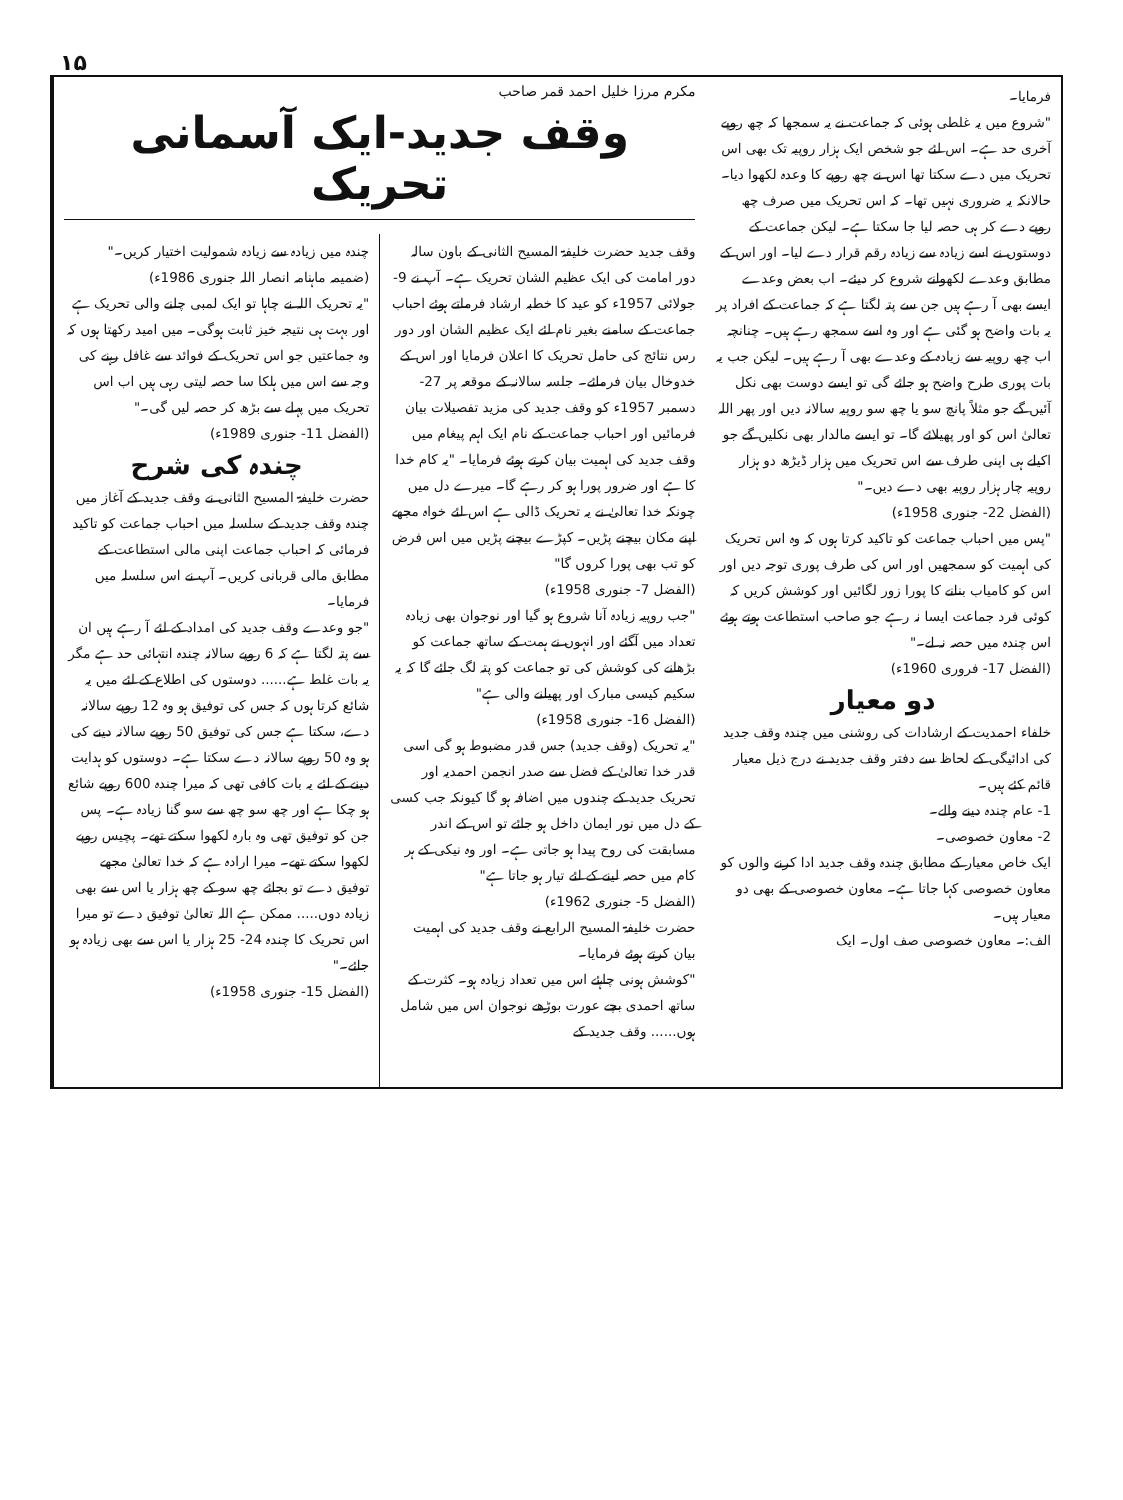۱۵
مکرم مرزا خلیل احمد قمر صاحب
وقف جدید-ایک آسمانی تحریک
وقف جدید حضرت خلیفۃ المسیح الثانی کے باون سالہ دور امامت کی ایک عظیم الشان تحریک ہے۔ آپ نے 9- جولائی 1957ء کو عید کا خطبہ ارشاد فرماتے ہوئے احباب جماعت کے سامنے بغیر نام لئے ایک عظیم الشان اور دور رس نتائج کی حامل تحریک کا اعلان فرمایا اور اس کے خدوخال بیان فرمائے۔ جلسہ سالانہ کے موقعہ پر 27- دسمبر 1957ء کو وقف جدید کی مزید تفصیلات بیان فرمائیں اور احباب جماعت کے نام ایک اہم پیغام میں وقف جدید کی اہمیت بیان کرتے ہوئے فرمایا۔ "یہ کام خدا کا ہے اور ضرور پورا ہو کر رہے گا۔ میرے دل میں چونکہ خدا تعالیٰ نے یہ تحریک ڈالی ہے اس لئے خواہ مجھے اپنے مکان بیچنے پڑیں۔ کپڑے بیچنے پڑیں میں اس فرض کو تب بھی پورا کروں گا"
(الفضل 7- جنوری 1958ء)
"جب روپیہ زیادہ آنا شروع ہو گیا اور نوجوان بھی زیادہ تعداد میں آگئے اور انہوں نے ہمت کے ساتھ جماعت کو بڑھانے کی کوشش کی تو جماعت کو پتہ لگ جائے گا کہ یہ سکیم کیسی مبارک اور پھیلنے والی ہے"
(الفضل 16- جنوری 1958ء)
"یہ تحریک (وقف جدید) جس قدر مضبوط ہو گی اسی قدر خدا تعالیٰ کے فضل سے صدر انجمن احمدیہ اور تحریک جدید کے چندوں میں اضافہ ہو گا کیونکہ جب کسی کے دل میں نور ایمان داخل ہو جائے تو اس کے اندر مسابقت کی روح پیدا ہو جاتی ہے۔ اور وہ نیکی کے ہر کام میں حصہ لینے کے لئے تیار ہو جاتا ہے"
(الفضل 5- جنوری 1962ء)
حضرت خلیفۃ المسیح الرابع نے وقف جدید کی اہمیت بیان کرتے ہوئے فرمایا۔
"کوشش ہونی چاہئے اس میں تعداد زیادہ ہو۔ کثرت کے ساتھ احمدی بچے عورت بوڑھے نوجوان اس میں شامل ہوں...... وقف جدید کے
چندہ میں زیادہ سے زیادہ شمولیت اختیار کریں۔"
(ضمیمہ ماہنامہ انصار اللہ جنوری 1986ء)
"یہ تحریک اللہ نے چاہا تو ایک لمبی چلنے والی تحریک ہے اور بہت ہی نتیجہ خیز ثابت ہوگی۔ میں امید رکھتا ہوں کہ وہ جماعتیں جو اس تحریک کے فوائد سے غافل رہنے کی وجہ سے اس میں ہلکا سا حصہ لیتی رہی ہیں اب اس تحریک میں پہلے سے بڑھ کر حصہ لیں گی۔"
(الفضل 11- جنوری 1989ء)
چندہ کی شرح
حضرت خلیفۃ المسیح الثانی نے وقف جدید کے آغاز میں چندہ وقف جدید کے سلسلہ میں احباب جماعت کو تاکید فرمائی کہ احباب جماعت اپنی مالی استطاعت کے مطابق مالی قربانی کریں۔ آپ نے اس سلسلہ میں فرمایا۔
"جو وعدے وقف جدید کی امداد کے لئے آ رہے ہیں ان سے پتہ لگتا ہے کہ 6 روپے سالانہ چندہ انتہائی حد ہے مگر یہ بات غلط ہے...... دوستوں کی اطلاع کے لئے میں یہ شائع کرتا ہوں کہ جس کی توفیق ہو وہ 12 روپے سالانہ دے، سکتا ہے جس کی توفیق 50 روپے سالانہ دینے کی ہو وہ 50 روپے سالانہ دے سکتا ہے۔ دوستوں کو ہدایت دینے کے لئے یہ بات کافی تھی کہ میرا چندہ 600 روپے شائع ہو چکا ہے اور چھ سو چھ سے سو گنا زیادہ ہے۔ پس جن کو توفیق تھی وہ بارہ لکھوا سکتے تھے۔ پچیس روپے لکھوا سکتے تھے۔ میرا ارادہ ہے کہ خدا تعالیٰ مجھے توفیق دے تو بجائے چھ سو کے چھ ہزار یا اس سے بھی زیادہ دوں..... ممکن ہے اللہ تعالیٰ توفیق دے تو میرا اس تحریک کا چندہ 24- 25 ہزار یا اس سے بھی زیادہ ہو جائے۔"
(الفضل 15- جنوری 1958ء)
فرمایا۔
"شروع میں یہ غلطی ہوئی کہ جماعت نے یہ سمجھا کہ چھ روپے آخری حد ہے۔ اس لئے جو شخص ایک ہزار روپیہ تک بھی اس تحریک میں دے سکتا تھا اس نے چھ روپے کا وعدہ لکھوا دیا۔ حالانکہ یہ ضروری نہیں تھا۔ کہ اس تحریک میں صرف چھ روپے دے کر ہی حصہ لیا جا سکتا ہے۔ لیکن جماعت کے دوستوں نے اسے زیادہ سے زیادہ رقم قرار دے لیا۔ اور اس کے مطابق وعدے لکھوانے شروع کر دیئے۔ اب بعض وعدے ایسے بھی آ رہے ہیں جن سے پتہ لگتا ہے کہ جماعت کے افراد پر یہ بات واضح ہو گئی ہے اور وہ اسے سمجھ رہے ہیں۔ چنانچہ اب چھ روپیہ سے زیادہ کے وعدے بھی آ رہے ہیں۔ لیکن جب یہ بات پوری طرح واضح ہو جائے گی تو ایسے دوست بھی نکل آئیں گے جو مثلاً پانچ سو یا چھ سو روپیہ سالانہ دیں اور پھر اللہ تعالیٰ اس کو اور پھیلائے گا۔ تو ایسے مالدار بھی نکلیں گے جو اکیلے ہی اپنی طرف سے اس تحریک میں ہزار ڈیڑھ دو ہزار روپیہ چار ہزار روپیہ بھی دے دیں۔"
(الفضل 22- جنوری 1958ء)
"پس میں احباب جماعت کو تاکید کرتا ہوں کہ وہ اس تحریک کی اہمیت کو سمجھیں اور اس کی طرف پوری توجہ دیں اور اس کو کامیاب بنانے کا پورا زور لگائیں اور کوشش کریں کہ کوئی فرد جماعت ایسا نہ رہے جو صاحب استطاعت ہوتے ہوئے اس چندہ میں حصہ نہ لے۔"
(الفضل 17- فروری 1960ء)
دو معیار
خلفاء احمدیت کے ارشادات کی روشنی میں چندہ وقف جدید کی ادائیگی کے لحاظ سے دفتر وقف جدید نے درج ذیل معیار قائم کئے ہیں۔
1- عام چندہ دینے والے۔
2- معاون خصوصی۔
ایک خاص معیار کے مطابق چندہ وقف جدید ادا کرنے والوں کو معاون خصوصی کہا جاتا ہے۔ معاون خصوصی کے بھی دو معیار ہیں۔
الف:۔ معاون خصوصی صف اول۔ ایک